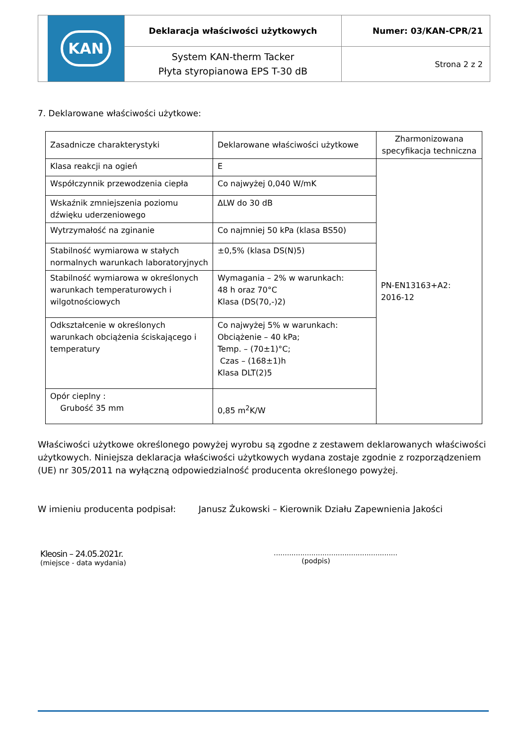| KAN | Deklaracja właściwości użytkowych | Numer: 03/KAN-CPR/21 |
| | System KAN-therm Tacker Płyta styropianowa EPS T-30 dB | Strona 2 z 2 |
7. Deklarowane właściwości użytkowe:
| Zasadnicze charakterystyki | Deklarowane właściwości użytkowe | Zharmonizowana specyfikacja techniczna |
| Klasa reakcji na ogień | E | PN-EN13163+A2: 2016-12 |
| Współczynnik przewodzenia ciepła | Co najwyżej 0,040 W/mK | |
| Wskaźnik zmniejszenia poziomu dźwięku uderzeniowego | ΔLW do 30 dB | |
| Wytrzymałość na zginanie | Co najmniej 50 kPa (klasa BS50) | |
| Stabilność wymiarowa w stałych normalnych warunkach laboratoryjnych | ±0,5% (klasa DS(N)5) | |
| Stabilność wymiarowa w określonych warunkach temperaturowych i wilgotnościowych | Wymagania – 2% w warunkach: 48 h oraz 70°C Klasa (DS(70,-)2) | |
| Odkształcenie w określonych warunkach obciążenia ściskającego i temperatury | Co najwyżej 5% w warunkach: Obciążenie – 40 kPa; Temp. – (70±1)°C; Czas – (168±1)h Klasa DLT(2)5 | |
| Opór cieplny : Grubość 35 mm | 0,85 m<sup>2</sup>K/W | |
Właściwości użytkowe określonego powyżej wyrobu są zgodne z zestawem deklarowanych właściwości użytkowych. Niniejsza deklaracja właściwości użytkowych wydana zostaje zgodnie z rozporządzeniem (UE) nr 305/2011 na wyłączną odpowiedzialność producenta określonego powyżej.
W imieniu producenta podpisał: Janusz Żukowski – Kierownik Działu Zapewnienia Jakości
Kleosin – 24.05.2021r.
(miejsce - data wydania)
........................................................
(podpis)